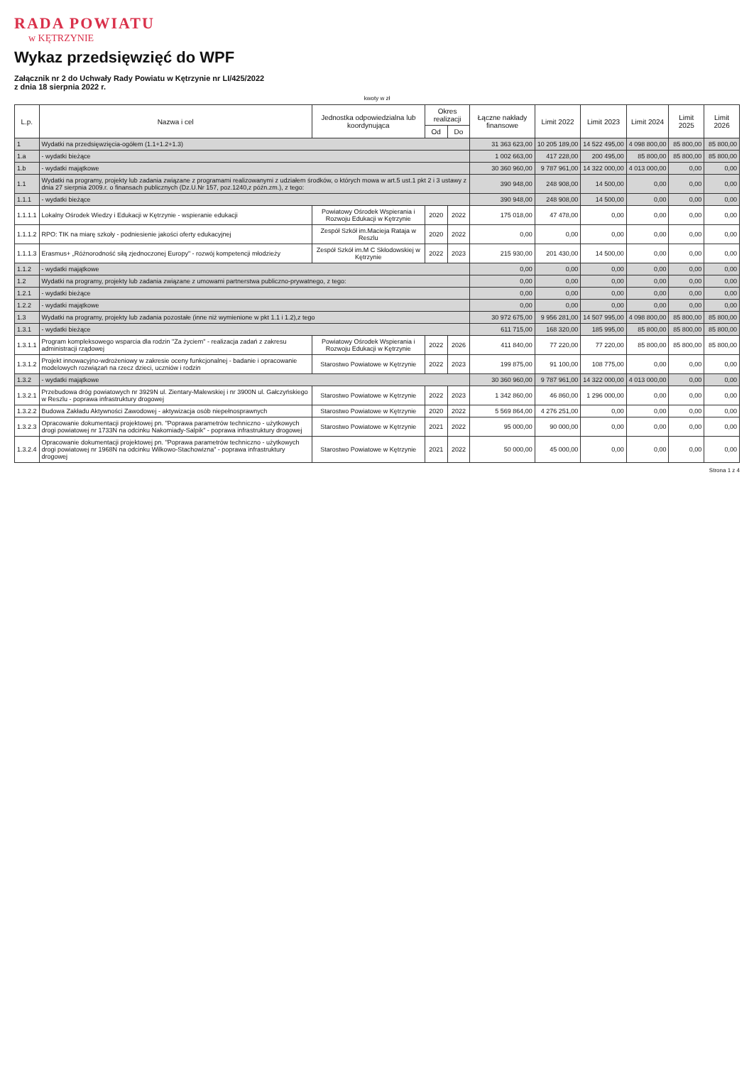RADA POWIATU
w KĘTRZYNIE
Wykaz przedsięwzięć do WPF
Załącznik nr 2 do Uchwały Rady Powiatu w Kętrzynie nr LI/425/2022
z dnia 18 sierpnia 2022 r.
kwoty w zł
| L.p. | Nazwa i cel | Jednostka odpowiedzialna lub koordynująca | Okres realizacji | | Łączne nakłady finansowe | Limit 2022 | Limit 2023 | Limit 2024 | Limit 2025 | Limit 2026 |
| --- | --- | --- | --- | --- | --- | --- | --- | --- | --- | --- |
| | | | Od | Do | | | | | | |
| 1 | Wydatki na przedsięwzięcia-ogółem (1.1+1.2+1.3) | | | | 31 363 623,00 | 10 205 189,00 | 14 522 495,00 | 4 098 800,00 | 85 800,00 | 85 800,00 |
| 1.a | - wydatki bieżące | | | | 1 002 663,00 | 417 228,00 | 200 495,00 | 85 800,00 | 85 800,00 | 85 800,00 |
| 1.b | - wydatki majątkowe | | | | 30 360 960,00 | 9 787 961,00 | 14 322 000,00 | 4 013 000,00 | 0,00 | 0,00 |
| 1.1 | Wydatki na programy, projekty lub zadania związane z programami realizowanymi z udziałem środków, o których mowa w art.5 ust.1 pkt 2 i 3 ustawy z dnia 27 sierpnia 2009.r. o finansach publicznych (Dz.U.Nr 157, poz.1240,z późn.zm.), z tego: | | | | 390 948,00 | 248 908,00 | 14 500,00 | 0,00 | 0,00 | 0,00 |
| 1.1.1 | - wydatki bieżące | | | | 390 948,00 | 248 908,00 | 14 500,00 | 0,00 | 0,00 | 0,00 |
| 1.1.1.1 | Lokalny Ośrodek Wiedzy i Edukacji w Kętrzynie - wspieranie edukacji | Powiatowy Ośrodek Wspierania i Rozwoju Edukacji w Kętrzynie | 2020 | 2022 | 175 018,00 | 47 478,00 | 0,00 | 0,00 | 0,00 | 0,00 |
| 1.1.1.2 | RPO: TIK na miarę szkoły - podniesienie jakości oferty edukacyjnej | Zespół Szkół im.Macieja Rataja w Reszlu | 2020 | 2022 | 0,00 | 0,00 | 0,00 | 0,00 | 0,00 | 0,00 |
| 1.1.1.3 | Erasmus+ „Różnorodność siłą zjednoczonej Europy" - rozwój kompetencji młodzieży | Zespół Szkół im.M C Skłodowskiej w Kętrzynie | 2022 | 2023 | 215 930,00 | 201 430,00 | 14 500,00 | 0,00 | 0,00 | 0,00 |
| 1.1.2 | - wydatki majątkowe | | | | 0,00 | 0,00 | 0,00 | 0,00 | 0,00 | 0,00 |
| 1.2 | Wydatki na programy, projekty lub zadania związane z umowami partnerstwa publiczno-prywatnego, z tego: | | | | 0,00 | 0,00 | 0,00 | 0,00 | 0,00 | 0,00 |
| 1.2.1 | - wydatki bieżące | | | | 0,00 | 0,00 | 0,00 | 0,00 | 0,00 | 0,00 |
| 1.2.2 | - wydatki majątkowe | | | | 0,00 | 0,00 | 0,00 | 0,00 | 0,00 | 0,00 |
| 1.3 | Wydatki na programy, projekty lub zadania pozostałe (inne niż wymienione w pkt 1.1 i 1.2),z tego | | | | 30 972 675,00 | 9 956 281,00 | 14 507 995,00 | 4 098 800,00 | 85 800,00 | 85 800,00 |
| 1.3.1 | - wydatki bieżące | | | | 611 715,00 | 168 320,00 | 185 995,00 | 85 800,00 | 85 800,00 | 85 800,00 |
| 1.3.1.1 | Program kompleksowego wsparcia dla rodzin "Za życiem" - realizacja zadań z zakresu administracji rządowej | Powiatowy Ośrodek Wspierania i Rozwoju Edukacji w Kętrzynie | 2022 | 2026 | 411 840,00 | 77 220,00 | 77 220,00 | 85 800,00 | 85 800,00 | 85 800,00 |
| 1.3.1.2 | Projekt innowacyjno-wdrożeniowy w zakresie oceny funkcjonalnej - badanie i opracowanie modelowych rozwiązań na rzecz dzieci, uczniów i rodzin | Starostwo Powiatowe w Kętrzynie | 2022 | 2023 | 199 875,00 | 91 100,00 | 108 775,00 | 0,00 | 0,00 | 0,00 |
| 1.3.2 | - wydatki majątkowe | | | | 30 360 960,00 | 9 787 961,00 | 14 322 000,00 | 4 013 000,00 | 0,00 | 0,00 |
| 1.3.2.1 | Przebudowa dróg powiatowych nr 3929N ul. Zientary-Malewskiej i nr 3900N ul. Gałczyńskiego w Reszlu - poprawa infrastruktury drogowej | Starostwo Powiatowe w Kętrzynie | 2022 | 2023 | 1 342 860,00 | 46 860,00 | 1 296 000,00 | 0,00 | 0,00 | 0,00 |
| 1.3.2.2 | Budowa Zakładu Aktywności Zawodowej - aktywizacja osób niepełnosprawnych | Starostwo Powiatowe w Kętrzynie | 2020 | 2022 | 5 569 864,00 | 4 276 251,00 | 0,00 | 0,00 | 0,00 | 0,00 |
| 1.3.2.3 | Opracowanie dokumentacji projektowej pn. "Poprawa parametrów techniczno - użytkowych drogi powiatowej nr 1733N na odcinku Nakomiady-Salpik" - poprawa infrastruktury drogowej | Starostwo Powiatowe w Kętrzynie | 2021 | 2022 | 95 000,00 | 90 000,00 | 0,00 | 0,00 | 0,00 | 0,00 |
| 1.3.2.4 | Opracowanie dokumentacji projektowej pn. "Poprawa parametrów techniczno - użytkowych drogi powiatowej nr 1968N na odcinku Wilkowo-Stachowizna" - poprawa infrastruktury drogowej | Starostwo Powiatowe w Kętrzynie | 2021 | 2022 | 50 000,00 | 45 000,00 | 0,00 | 0,00 | 0,00 | 0,00 |
Strona 1 z 4